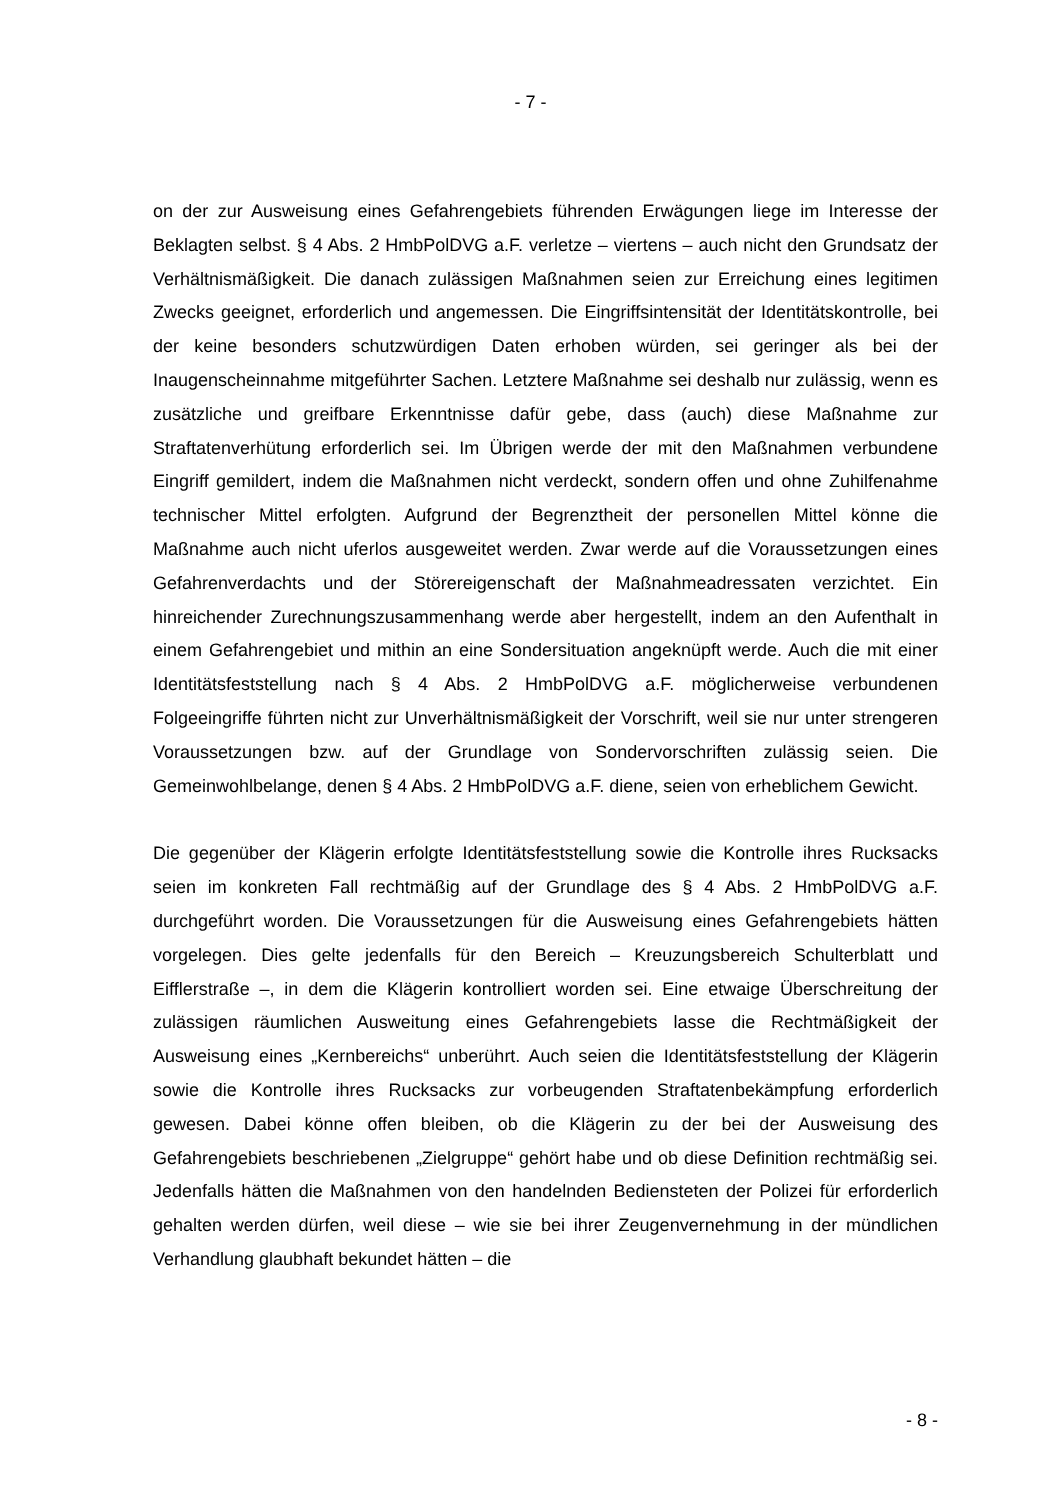- 7 -
on der zur Ausweisung eines Gefahrengebiets führenden Erwägungen liege im Interesse der Beklagten selbst. § 4 Abs. 2 HmbPolDVG a.F. verletze – viertens – auch nicht den Grundsatz der Verhältnismäßigkeit. Die danach zulässigen Maßnahmen seien zur Erreichung eines legitimen Zwecks geeignet, erforderlich und angemessen. Die Eingriffsintensität der Identitätskontrolle, bei der keine besonders schutzwürdigen Daten erhoben würden, sei geringer als bei der Inaugenscheinnahme mitgeführter Sachen. Letztere Maßnahme sei deshalb nur zulässig, wenn es zusätzliche und greifbare Erkenntnisse dafür gebe, dass (auch) diese Maßnahme zur Straftatenverhütung erforderlich sei. Im Übrigen werde der mit den Maßnahmen verbundene Eingriff gemildert, indem die Maßnahmen nicht verdeckt, sondern offen und ohne Zuhilfenahme technischer Mittel erfolgten. Aufgrund der Begrenztheit der personellen Mittel könne die Maßnahme auch nicht uferlos ausgeweitet werden. Zwar werde auf die Voraussetzungen eines Gefahrenverdachts und der Störereigenschaft der Maßnahmeadressaten verzichtet. Ein hinreichender Zurechnungszusammenhang werde aber hergestellt, indem an den Aufenthalt in einem Gefahrengebiet und mithin an eine Sondersituation angeknüpft werde. Auch die mit einer Identitätsfeststellung nach § 4 Abs. 2 HmbPolDVG a.F. möglicherweise verbundenen Folgeeingriffe führten nicht zur Unverhältnismäßigkeit der Vorschrift, weil sie nur unter strengeren Voraussetzungen bzw. auf der Grundlage von Sondervorschriften zulässig seien. Die Gemeinwohlbelange, denen § 4 Abs. 2 HmbPolDVG a.F. diene, seien von erheblichem Gewicht.
Die gegenüber der Klägerin erfolgte Identitätsfeststellung sowie die Kontrolle ihres Rucksacks seien im konkreten Fall rechtmäßig auf der Grundlage des § 4 Abs. 2 HmbPolDVG a.F. durchgeführt worden. Die Voraussetzungen für die Ausweisung eines Gefahrengebiets hätten vorgelegen. Dies gelte jedenfalls für den Bereich – Kreuzungsbereich Schulterblatt und Eifflerstraße –, in dem die Klägerin kontrolliert worden sei. Eine etwaige Überschreitung der zulässigen räumlichen Ausweitung eines Gefahrengebiets lasse die Rechtmäßigkeit der Ausweisung eines „Kernbereichs“ unberührt. Auch seien die Identitätsfeststellung der Klägerin sowie die Kontrolle ihres Rucksacks zur vorbeugenden Straftatenbekämpfung erforderlich gewesen. Dabei könne offen bleiben, ob die Klägerin zu der bei der Ausweisung des Gefahrengebiets beschriebenen „Zielgruppe“ gehört habe und ob diese Definition rechtmäßig sei. Jedenfalls hätten die Maßnahmen von den handelnden Bediensteten der Polizei für erforderlich gehalten werden dürfen, weil diese – wie sie bei ihrer Zeugenvernehmung in der mündlichen Verhandlung glaubhaft bekundet hätten – die
- 8 -